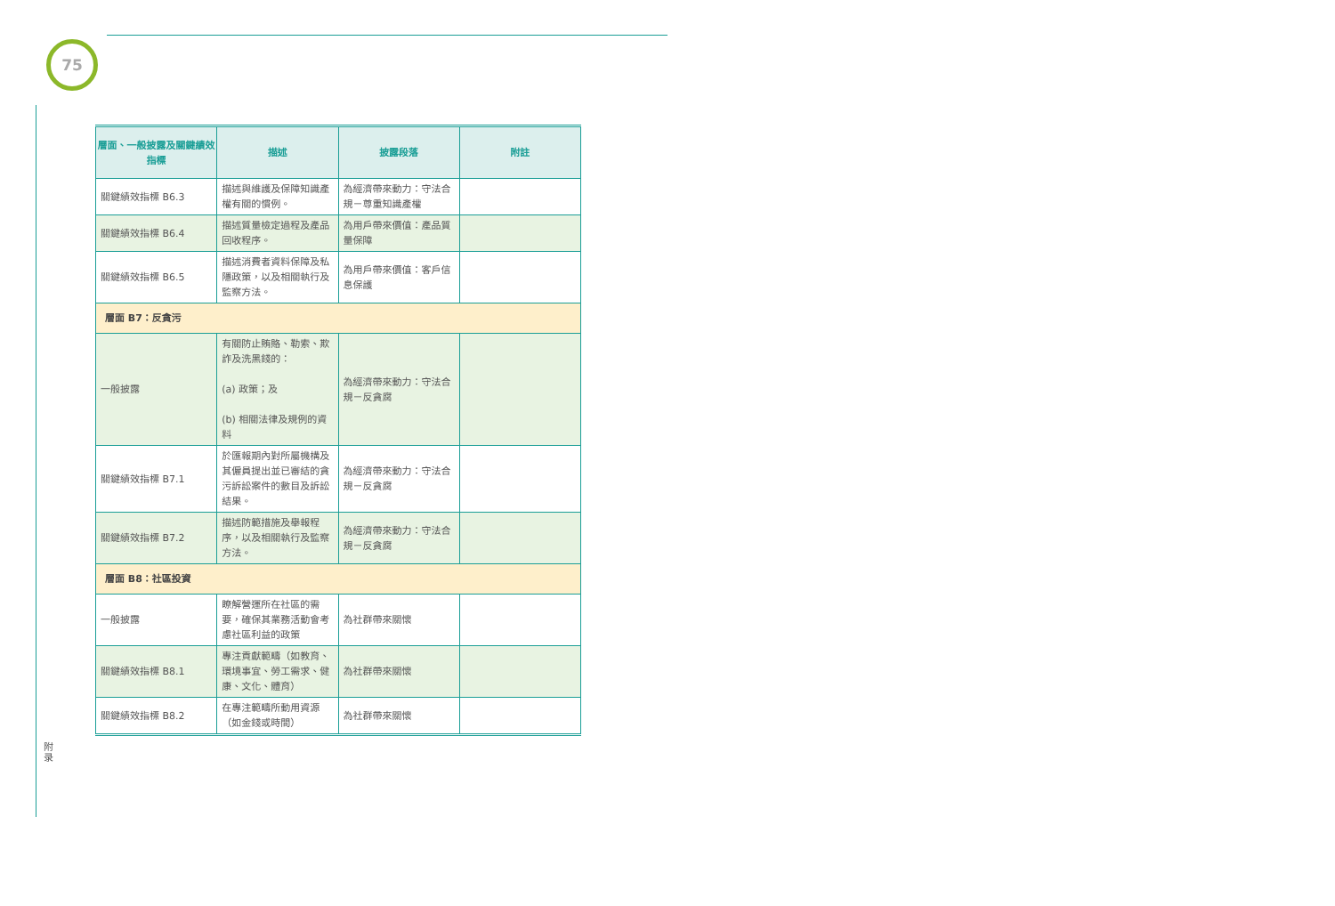75
| 層面、一般披露及關鍵績效指標 | 描述 | 披露段落 | 附註 |
| --- | --- | --- | --- |
| 關鍵績效指標 B6.3 | 描述與維護及保障知識產權有關的慣例。 | 為經濟帶來動力：守法合規－尊重知識產權 | |
| 關鍵績效指標 B6.4 | 描述質量檢定過程及產品回收程序。 | 為用戶帶來價值：產品質量保障 | |
| 關鍵績效指標 B6.5 | 描述消費者資料保障及私隱政策，以及相關執行及監察方法。 | 為用戶帶來價值：客戶信息保護 | |
| 層面 B7：反貪污 | | | |
| 一般披露 | 有關防止賄賂、勒索、欺詐及洗黑錢的： (a) 政策；及 (b) 相關法律及規例的資料 | 為經濟帶來動力：守法合規－反貪腐 | |
| 關鍵績效指標 B7.1 | 於匯報期內對所屬機構及其僱員提出並已審結的貪污訴訟案件的數目及訴訟結果。 | 為經濟帶來動力：守法合規－反貪腐 | |
| 關鍵績效指標 B7.2 | 描述防範措施及舉報程序，以及相關執行及監察方法。 | 為經濟帶來動力：守法合規－反貪腐 | |
| 層面 B8：社區投資 | | | |
| 一般披露 | 瞭解營運所在社區的需要，確保其業務活動會考慮社區利益的政策 | 為社群帶來關懷 | |
| 關鍵績效指標 B8.1 | 專注貢獻範疇（如教育、環境事宜、勞工需求、健康、文化、體育） | 為社群帶來關懷 | |
| 關鍵績效指標 B8.2 | 在專注範疇所動用資源（如金錢或時間） | 為社群帶來關懷 | |
附 录